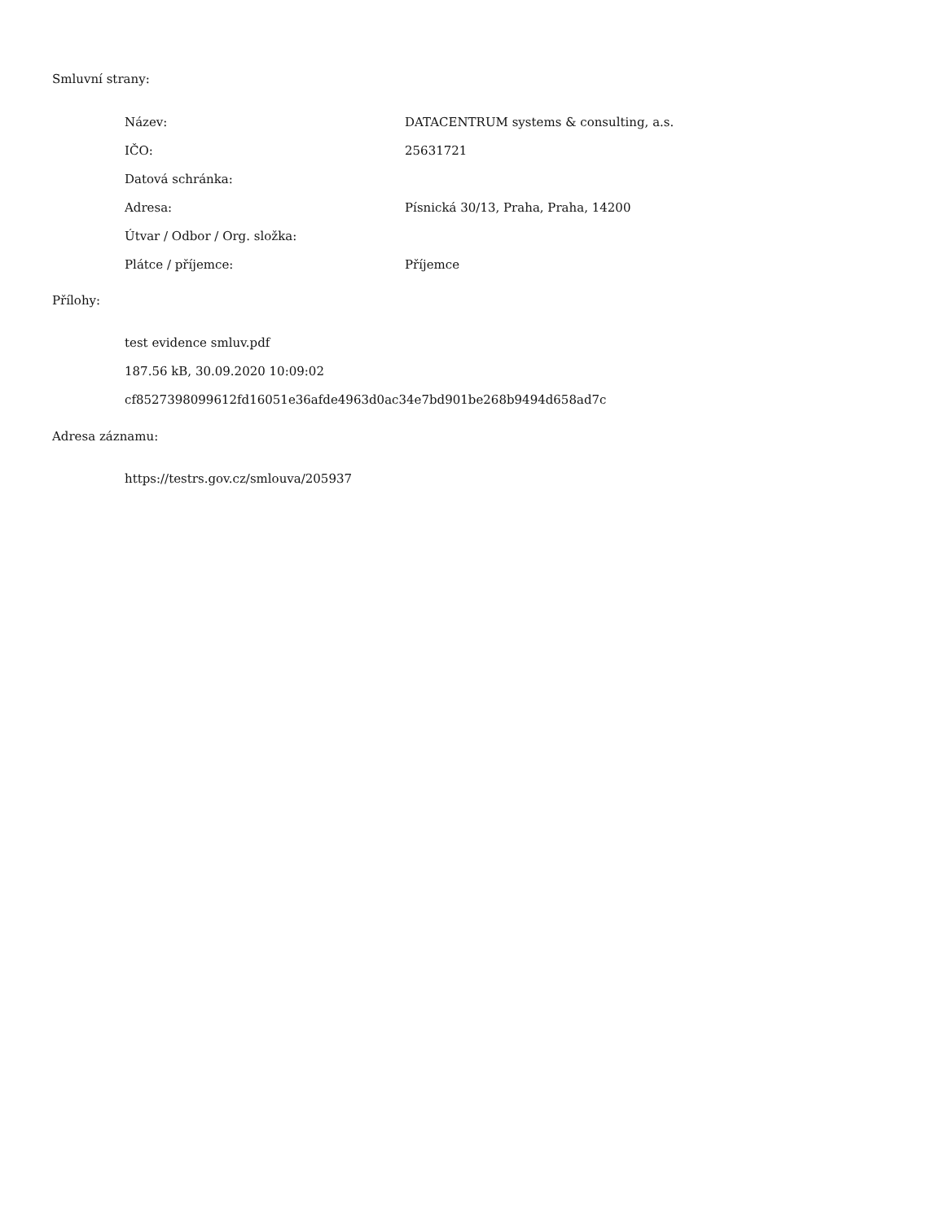Smluvní strany:
| Název: | DATACENTRUM systems & consulting, a.s. |
| IČO: | 25631721 |
| Datová schránka: | |
| Adresa: | Písnická 30/13, Praha, Praha, 14200 |
| Útvar / Odbor / Org. složka: | |
| Plátce / příjemce: | Příjemce |
Přílohy:
test evidence smluv.pdf
187.56 kB, 30.09.2020 10:09:02
cf8527398099612fd16051e36afde4963d0ac34e7bd901be268b9494d658ad7c
Adresa záznamu:
https://testrs.gov.cz/smlouva/205937